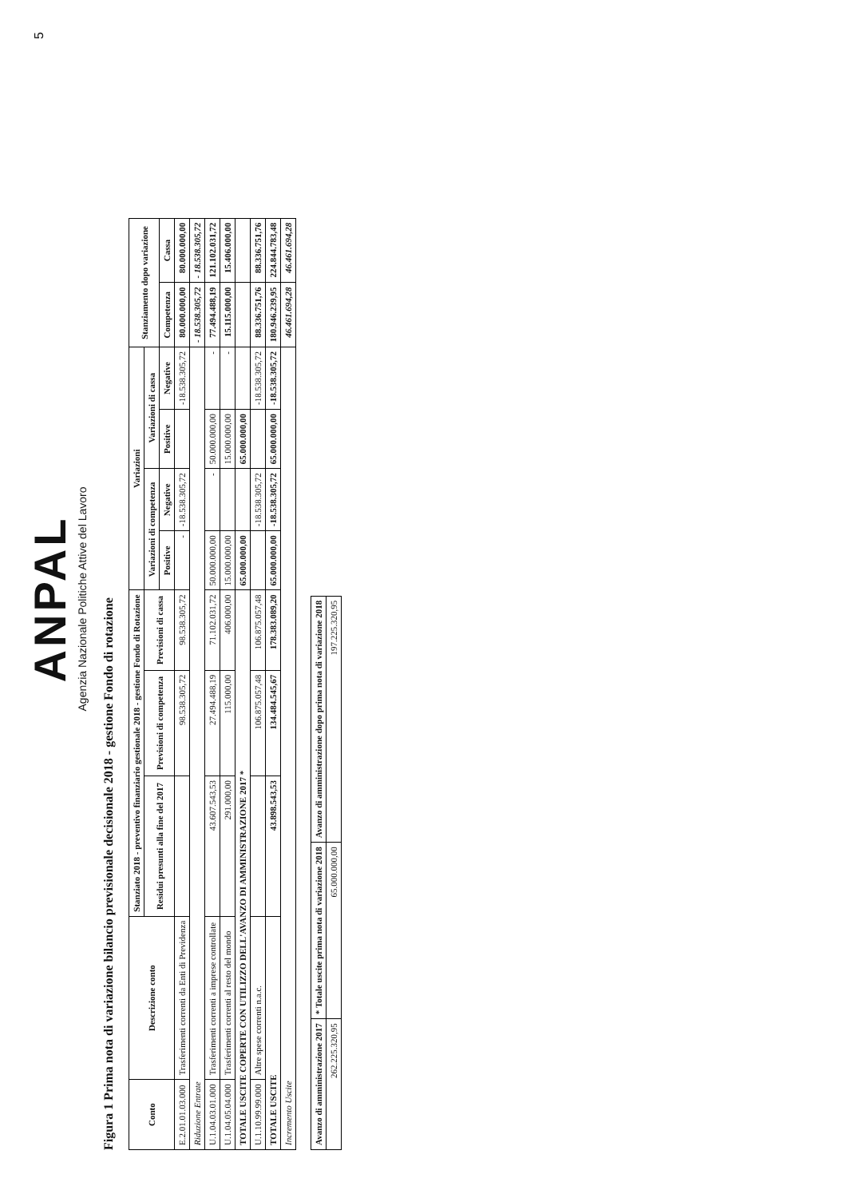ANPAL
Agenzia Nazionale Politiche Attive del Lavoro
5
Figura 1 Prima nota di variazione bilancio previsionale decisionale 2018 - gestione Fondo di rotazione
| Conto | Descrizione conto | Stanziato 2018 - preventivo finanziario gestionale 2018 - gestione Fondo di Rotazione | | | Variazioni | | | | Stanziamento dopo variazione | |
| --- | --- | --- | --- | --- | --- | --- | --- | --- | --- | --- |
| | | Residui presunti alla fine del 2017 | Previsioni di competenza | Previsioni di cassa | Variazioni di competenza | | Variazioni di cassa | | | |
| | | | | | Positive | Negative | Positive | Negative | Competenza | Cassa |
| E.2.01.01.03.000 | Trasferimenti correnti da Enti di Previdenza | | 98.538.305,72 | 98.538.305,72 | - | -18.538.305,72 | | -18.538.305,72 | 80.000.000,00 | 80.000.000,00 |
| Riduzione Entrate | | | | | | | | | - 18.538.305,72 | - 18.538.305,72 |
| U.1.04.03.01.000 | Trasferimenti correnti a imprese controllate | 43.607.543,53 | 27.494.488,19 | 71.102.031,72 | 50.000.000,00 | - | 50.000.000,00 | - | 77.494.488,19 | 121.102.031,72 |
| U.1.04.05.04.000 | Trasferimenti correnti al resto del mondo | 291.000,00 | 115.000,00 | 406.000,00 | 15.000.000,00 | | 15.000.000,00 | - | 15.115.000,00 | 15.406.000,00 |
| TOTALE USCITE COPERTE CON UTILIZZO DELL'AVANZO DI AMMINISTRAZIONE 2017 * | | | | | 65.000.000,00 | | 65.000.000,00 | | | |
| U.1.10.99.99.000 | Altre spese correnti n.a.c. | | 106.875.057,48 | 106.875.057,48 | | -18.538.305,72 | | -18.538.305,72 | 88.336.751,76 | 88.336.751,76 |
| TOTALE USCITE | | 43.898.543,53 | 134.484.545,67 | 178.383.089,20 | 65.000.000,00 | -18.538.305,72 | 65.000.000,00 | -18.538.305,72 | 180.946.239,95 | 224.844.783,48 |
| Incremento Uscite | | | | | | | | | 46.461.694,28 | 46.461.694,28 |
| Avanzo di amministrazione 2017 | * Totale uscite prima nota di variazione 2018 | Avanzo di amministrazione dopo prima nota di variazione 2018 |
| --- | --- | --- |
| 262.225.320,95 | 65.000.000,00 | 197.225.320,95 |